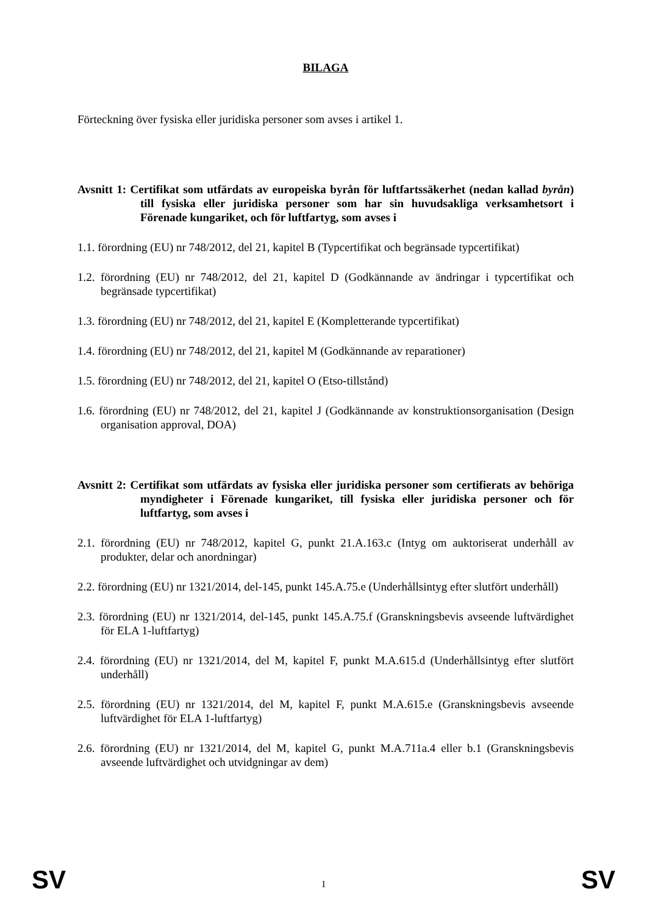BILAGA
Förteckning över fysiska eller juridiska personer som avses i artikel 1.
Avsnitt 1: Certifikat som utfärdats av europeiska byrån för luftfartssäkerhet (nedan kallad byrån) till fysiska eller juridiska personer som har sin huvudsakliga verksamhetsort i Förenade kungariket, och för luftfartyg, som avses i
1.1. förordning (EU) nr 748/2012, del 21, kapitel B (Typcertifikat och begränsade typcertifikat)
1.2. förordning (EU) nr 748/2012, del 21, kapitel D (Godkännande av ändringar i typcertifikat och begränsade typcertifikat)
1.3. förordning (EU) nr 748/2012, del 21, kapitel E (Kompletterande typcertifikat)
1.4. förordning (EU) nr 748/2012, del 21, kapitel M (Godkännande av reparationer)
1.5. förordning (EU) nr 748/2012, del 21, kapitel O (Etso-tillstånd)
1.6. förordning (EU) nr 748/2012, del 21, kapitel J (Godkännande av konstruktionsorganisation (Design organisation approval, DOA)
Avsnitt 2: Certifikat som utfärdats av fysiska eller juridiska personer som certifierats av behöriga myndigheter i Förenade kungariket, till fysiska eller juridiska personer och för luftfartyg, som avses i
2.1. förordning (EU) nr 748/2012, kapitel G, punkt 21.A.163.c (Intyg om auktoriserat underhåll av produkter, delar och anordningar)
2.2. förordning (EU) nr 1321/2014, del-145, punkt 145.A.75.e (Underhållsintyg efter slutfört underhåll)
2.3. förordning (EU) nr 1321/2014, del-145, punkt 145.A.75.f (Granskningsbevis avseende luftvärdighet för ELA 1-luftfartyg)
2.4. förordning (EU) nr 1321/2014, del M, kapitel F, punkt M.A.615.d (Underhållsintyg efter slutfört underhåll)
2.5. förordning (EU) nr 1321/2014, del M, kapitel F, punkt M.A.615.e (Granskningsbevis avseende luftvärdighet för ELA 1-luftfartyg)
2.6. förordning (EU) nr 1321/2014, del M, kapitel G, punkt M.A.711a.4 eller b.1 (Granskningsbevis avseende luftvärdighet och utvidgningar av dem)
SV 1 SV